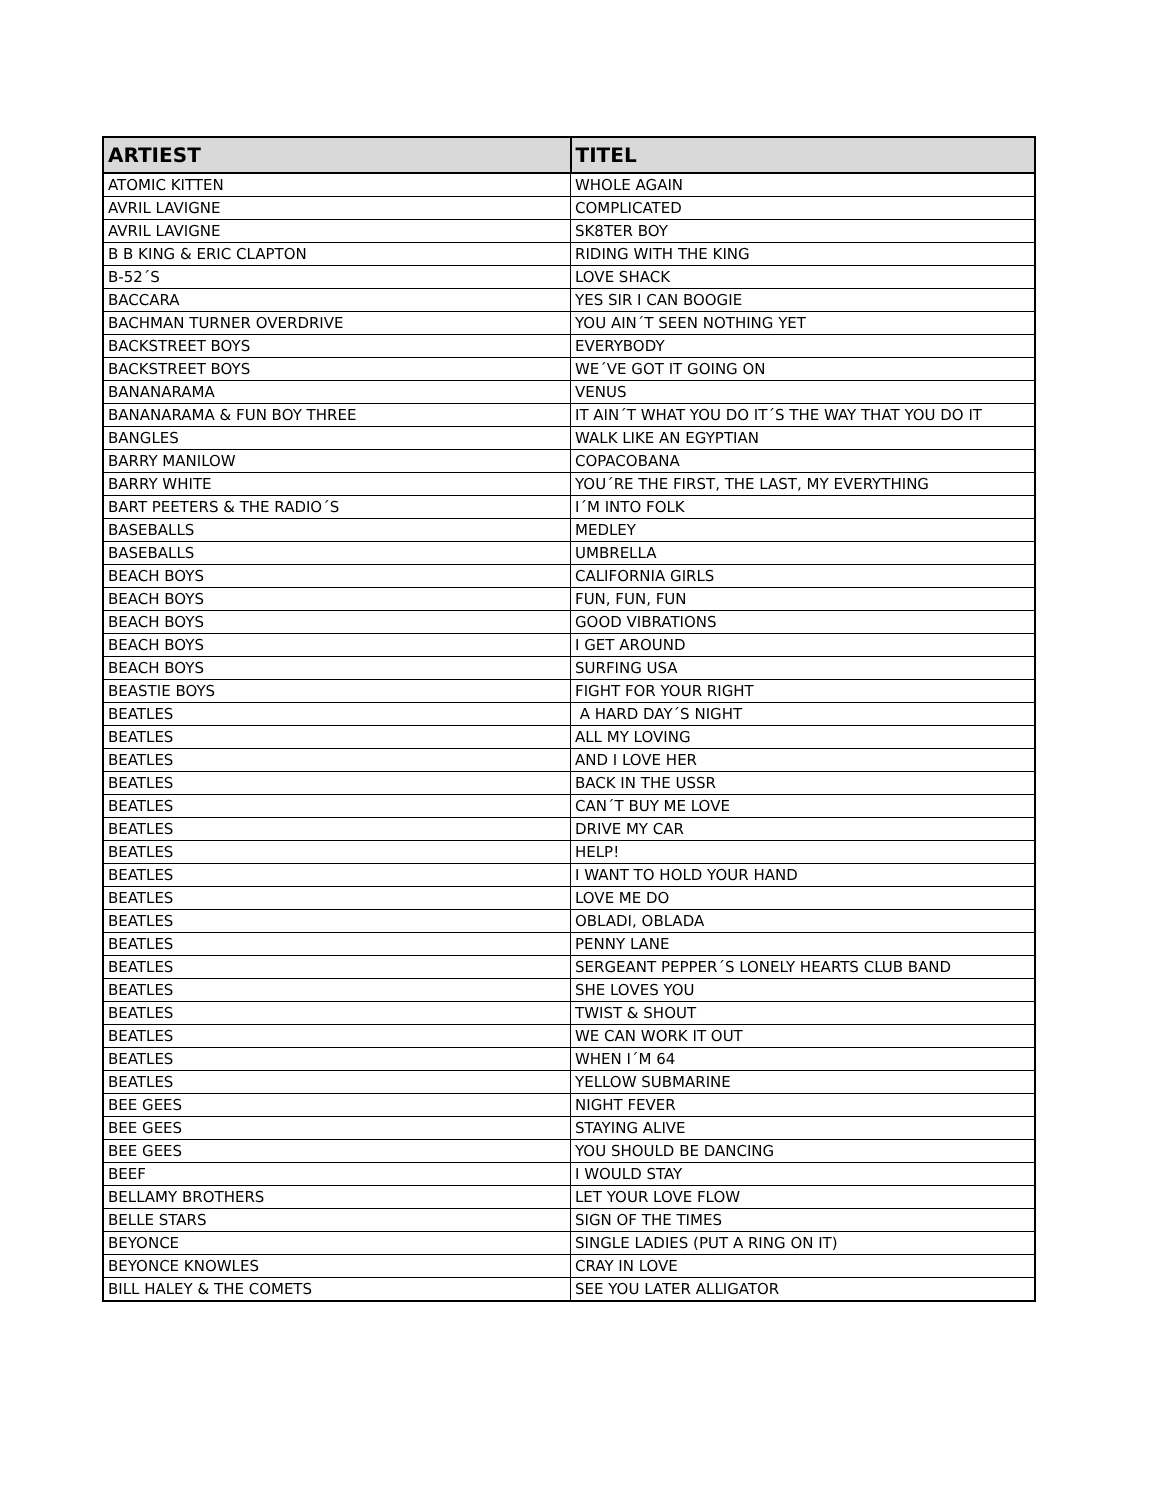| ARTIEST | TITEL |
| --- | --- |
| ATOMIC KITTEN | WHOLE AGAIN |
| AVRIL LAVIGNE | COMPLICATED |
| AVRIL LAVIGNE | SK8TER BOY |
| B B KING & ERIC CLAPTON | RIDING WITH THE KING |
| B-52´S | LOVE SHACK |
| BACCARA | YES SIR I CAN BOOGIE |
| BACHMAN TURNER OVERDRIVE | YOU AIN´T SEEN NOTHING YET |
| BACKSTREET BOYS | EVERYBODY |
| BACKSTREET BOYS | WE´VE GOT IT GOING ON |
| BANANARAMA | VENUS |
| BANANARAMA & FUN BOY THREE | IT AIN´T WHAT YOU DO IT´S THE WAY THAT YOU DO IT |
| BANGLES | WALK LIKE AN EGYPTIAN |
| BARRY MANILOW | COPACOBANA |
| BARRY WHITE | YOU´RE THE FIRST, THE LAST, MY EVERYTHING |
| BART PEETERS & THE RADIO´S | I´M INTO FOLK |
| BASEBALLS | MEDLEY |
| BASEBALLS | UMBRELLA |
| BEACH BOYS | CALIFORNIA GIRLS |
| BEACH BOYS | FUN, FUN, FUN |
| BEACH BOYS | GOOD VIBRATIONS |
| BEACH BOYS | I GET AROUND |
| BEACH BOYS | SURFING USA |
| BEASTIE BOYS | FIGHT FOR YOUR RIGHT |
| BEATLES | A HARD DAY´S NIGHT |
| BEATLES | ALL MY LOVING |
| BEATLES | AND I LOVE HER |
| BEATLES | BACK IN THE USSR |
| BEATLES | CAN´T BUY ME LOVE |
| BEATLES | DRIVE MY CAR |
| BEATLES | HELP! |
| BEATLES | I WANT TO HOLD YOUR HAND |
| BEATLES | LOVE ME DO |
| BEATLES | OBLADI, OBLADA |
| BEATLES | PENNY LANE |
| BEATLES | SERGEANT PEPPER´S LONELY HEARTS CLUB BAND |
| BEATLES | SHE LOVES YOU |
| BEATLES | TWIST & SHOUT |
| BEATLES | WE CAN WORK IT OUT |
| BEATLES | WHEN I´M 64 |
| BEATLES | YELLOW SUBMARINE |
| BEE GEES | NIGHT FEVER |
| BEE GEES | STAYING ALIVE |
| BEE GEES | YOU SHOULD BE DANCING |
| BEEF | I WOULD STAY |
| BELLAMY BROTHERS | LET YOUR LOVE FLOW |
| BELLE STARS | SIGN OF THE TIMES |
| BEYONCE | SINGLE LADIES (PUT A RING ON IT) |
| BEYONCE KNOWLES | CRAY IN LOVE |
| BILL HALEY & THE COMETS | SEE YOU LATER ALLIGATOR |